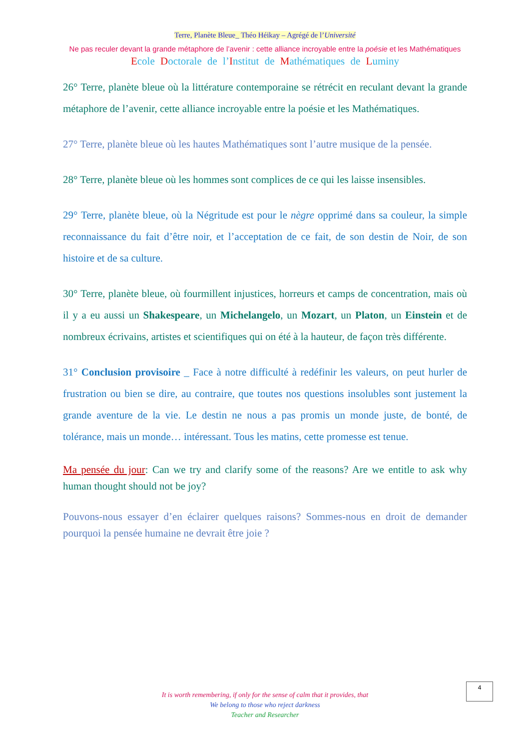Terre, Planète Bleue_ Théo Héikay – Agrégé de l’Université
Ne pas reculer devant la grande métaphore de l’avenir : cette alliance incroyable entre la poésie et les Mathématiques
Ecole Doctorale de l’Institut de Mathématiques de Luminy
26° Terre, planète bleue où la littérature contemporaine se rétrécit en reculant devant la grande métaphore de l’avenir, cette alliance incroyable entre la poésie et les Mathématiques.
27° Terre, planète bleue où les hautes Mathématiques sont l’autre musique de la pensée.
28° Terre, planète bleue où les hommes sont complices de ce qui les laisse insensibles.
29° Terre, planète bleue, où la Négritude est pour le nègre opprimé dans sa couleur, la simple reconnaissance du fait d’être noir, et l’acceptation de ce fait, de son destin de Noir, de son histoire et de sa culture.
30° Terre, planète bleue, où fourmillent injustices, horreurs et camps de concentration, mais où il y a eu aussi un Shakespeare, un Michelangelo, un Mozart, un Platon, un Einstein et de nombreux écrivains, artistes et scientifiques qui on été à la hauteur, de façon très différente.
31° Conclusion provisoire _ Face à notre difficulté à redéfinir les valeurs, on peut hurler de frustration ou bien se dire, au contraire, que toutes nos questions insolubles sont justement la grande aventure de la vie. Le destin ne nous a pas promis un monde juste, de bonté, de tolérance, mais un monde… intéressant. Tous les matins, cette promesse est tenue.
Ma pensée du jour: Can we try and clarify some of the reasons? Are we entitle to ask why human thought should not be joy?
Pouvons-nous essayer d’en éclairer quelques raisons? Sommes-nous en droit de demander pourquoi la pensée humaine ne devrait être joie ?
It is worth remembering, if only for the sense of calm that it provides, that
We belong to those who reject darkness
Teacher and Researcher
4